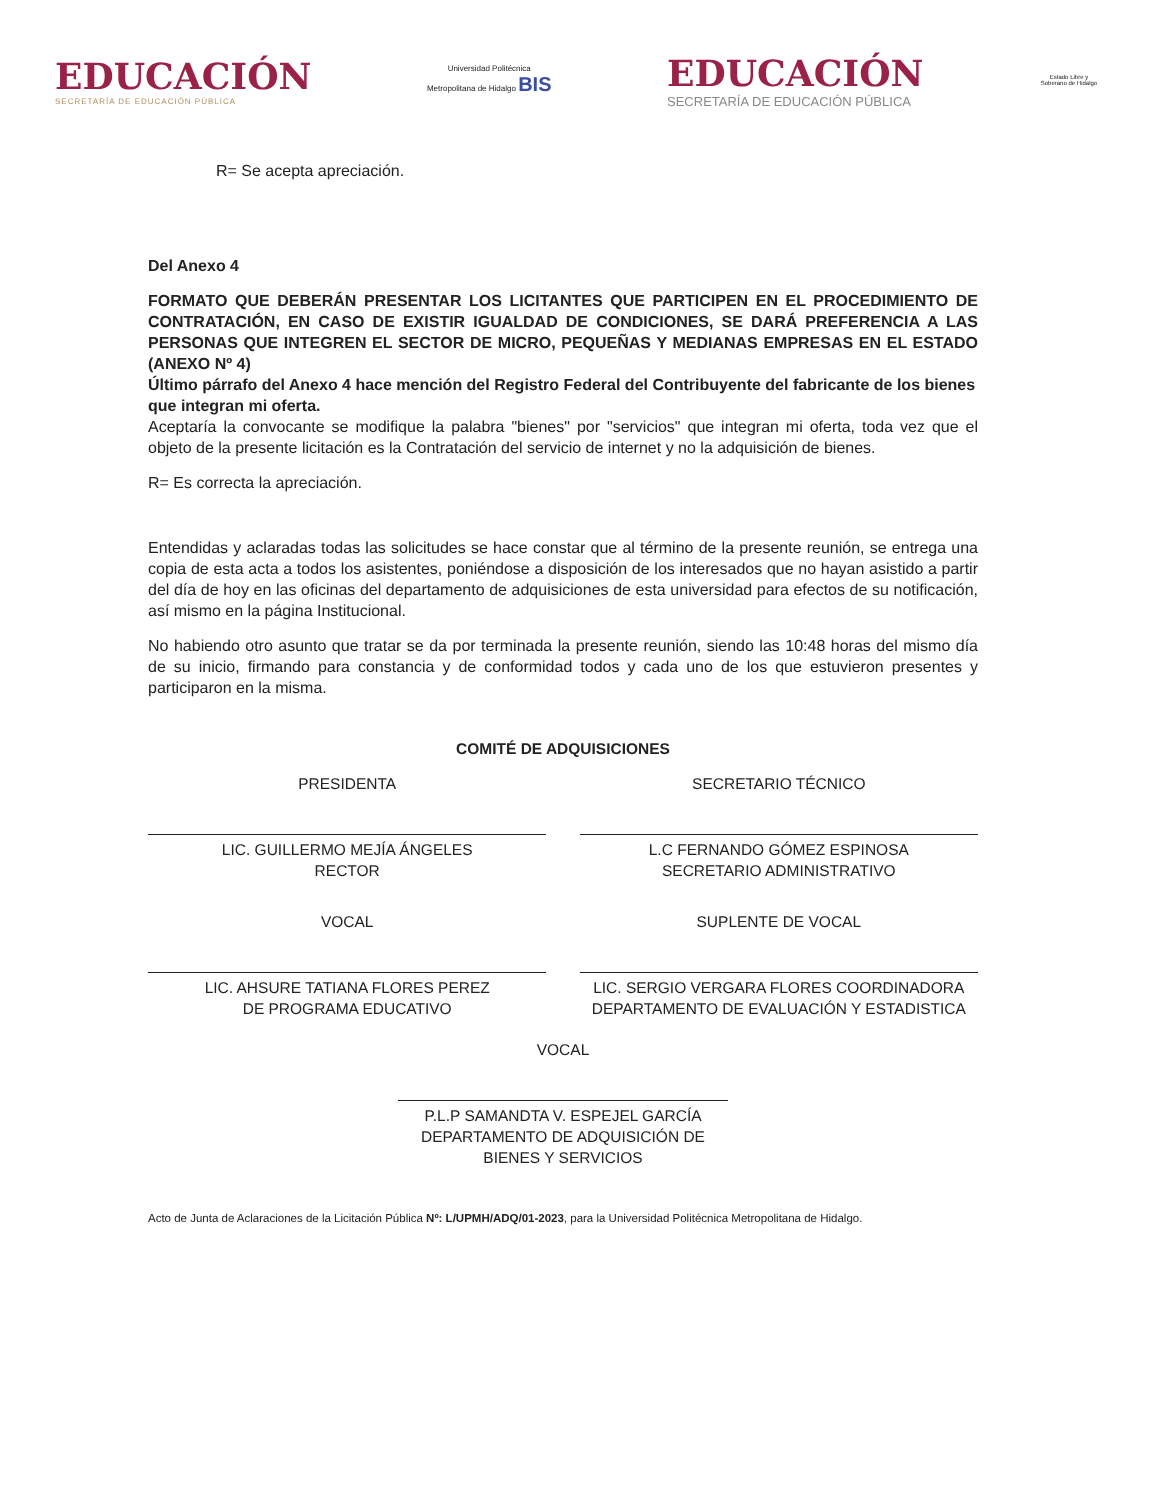EDUCACIÓN
SECRETARÍA DE EDUCACIÓN PÚBLICA
Universidad Politécnica
Metropolitana de Hidalgo BIS
EDUCACIÓN
SECRETARÍA DE EDUCACIÓN PÚBLICA
Estado Libre y Soberano de Hidalgo
R= Se acepta apreciación.
Del Anexo 4
FORMATO QUE DEBERÁN PRESENTAR LOS LICITANTES QUE PARTICIPEN EN EL PROCEDIMIENTO DE CONTRATACIÓN, EN CASO DE EXISTIR IGUALDAD DE CONDICIONES, SE DARÁ PREFERENCIA A LAS PERSONAS QUE INTEGREN EL SECTOR DE MICRO, PEQUEÑAS Y MEDIANAS EMPRESAS EN EL ESTADO (ANEXO Nº 4)
Último párrafo del Anexo 4 hace mención del Registro Federal del Contribuyente del fabricante de los bienes que integran mi oferta.
Aceptaría la convocante se modifique la palabra "bienes" por "servicios" que integran mi oferta, toda vez que el objeto de la presente licitación es la Contratación del servicio de internet y no la adquisición de bienes.
R= Es correcta la apreciación.
Entendidas y aclaradas todas las solicitudes se hace constar que al término de la presente reunión, se entrega una copia de esta acta a todos los asistentes, poniéndose a disposición de los interesados que no hayan asistido a partir del día de hoy en las oficinas del departamento de adquisiciones de esta universidad para efectos de su notificación, así mismo en la página Institucional.
No habiendo otro asunto que tratar se da por terminada la presente reunión, siendo las 10:48 horas del mismo día de su inicio, firmando para constancia y de conformidad todos y cada uno de los que estuvieron presentes y participaron en la misma.
COMITÉ DE ADQUISICIONES
PRESIDENTA
LIC. GUILLERMO MEJÍA ÁNGELES
RECTOR
SECRETARIO TÉCNICO
L.C FERNANDO GÓMEZ ESPINOSA
SECRETARIO ADMINISTRATIVO
VOCAL
LIC. AHSURE TATIANA FLORES PEREZ
DE PROGRAMA EDUCATIVO
SUPLENTE DE VOCAL
LIC. SERGIO VERGARA FLORES COORDINADORA DEPARTAMENTO DE EVALUACIÓN Y ESTADISTICA
VOCAL
P.L.P SAMANDTA V. ESPEJEL GARCÍA
DEPARTAMENTO DE ADQUISICIÓN DE BIENES Y SERVICIOS
Acto de Junta de Aclaraciones de la Licitación Pública Nº: L/UPMH/ADQ/01-2023, para la Universidad Politécnica Metropolitana de Hidalgo.